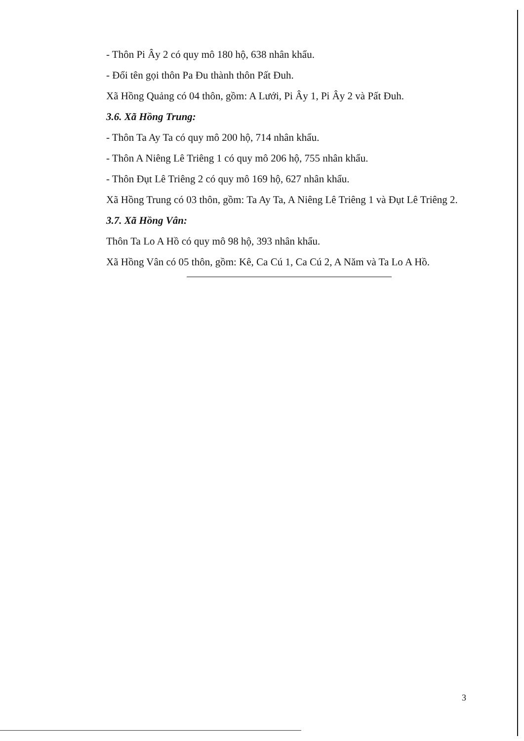- Thôn Pi Ây 2 có quy mô 180 hộ, 638 nhân khẩu.
- Đổi tên gọi thôn Pa Đu thành thôn Pất Đuh.
Xã Hồng Quảng có 04 thôn, gồm: A Lưới, Pi Ây 1, Pi Ây 2 và Pất Đuh.
3.6. Xã Hồng Trung:
- Thôn Ta Ay Ta có quy mô 200 hộ, 714 nhân khẩu.
- Thôn A Niêng Lê Triêng 1 có quy mô 206 hộ, 755 nhân khẩu.
- Thôn Đụt Lê Triêng 2 có quy mô 169 hộ, 627 nhân khẩu.
Xã Hồng Trung có 03 thôn, gồm: Ta Ay Ta, A Niêng Lê Triêng 1 và Đụt Lê Triêng 2.
3.7. Xã Hồng Vân:
Thôn Ta Lo A Hồ có quy mô 98 hộ, 393 nhân khẩu.
Xã Hồng Vân có 05 thôn, gồm: Kê, Ca Cú 1, Ca Cú 2, A Năm và Ta Lo A Hồ.
3